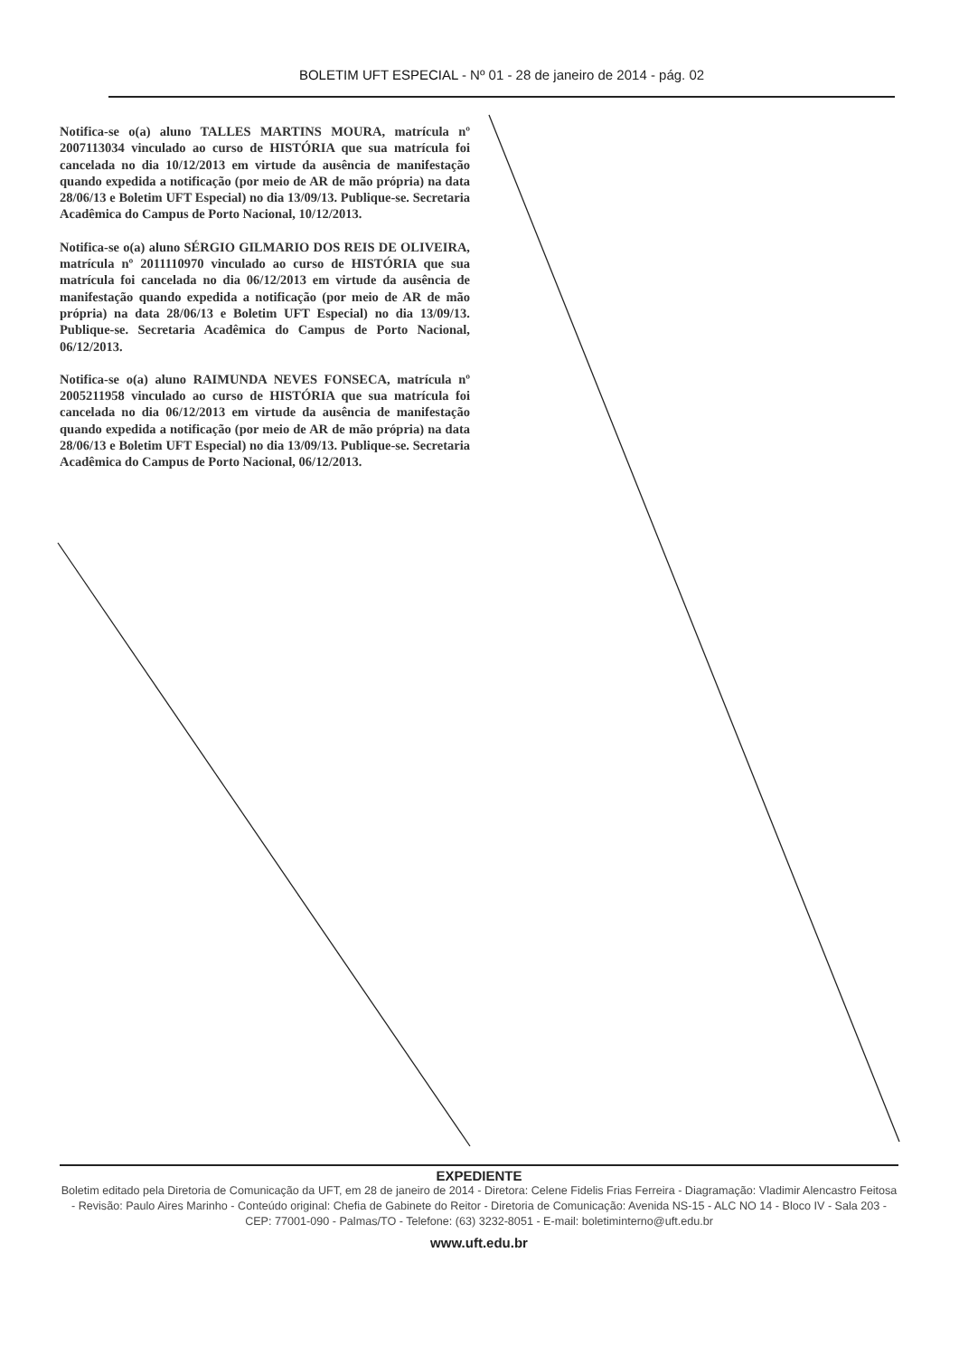BOLETIM UFT ESPECIAL - Nº 01 - 28 de janeiro de 2014 - pág. 02
Notifica-se o(a) aluno TALLES MARTINS MOURA, matrícula nº 2007113034 vinculado ao curso de HISTÓRIA que sua matrícula foi cancelada no dia 10/12/2013 em virtude da ausência de manifestação quando expedida a notificação (por meio de AR de mão própria) na data 28/06/13 e Boletim UFT Especial) no dia 13/09/13. Publique-se. Secretaria Acadêmica do Campus de Porto Nacional, 10/12/2013.
Notifica-se o(a) aluno SÉRGIO GILMARIO DOS REIS DE OLIVEIRA, matrícula nº 2011110970 vinculado ao curso de HISTÓRIA que sua matrícula foi cancelada no dia 06/12/2013 em virtude da ausência de manifestação quando expedida a notificação (por meio de AR de mão própria) na data 28/06/13 e Boletim UFT Especial) no dia 13/09/13. Publique-se. Secretaria Acadêmica do Campus de Porto Nacional, 06/12/2013.
Notifica-se o(a) aluno RAIMUNDA NEVES FONSECA, matrícula nº 2005211958 vinculado ao curso de HISTÓRIA que sua matrícula foi cancelada no dia 06/12/2013 em virtude da ausência de manifestação quando expedida a notificação (por meio de AR de mão própria) na data 28/06/13 e Boletim UFT Especial) no dia 13/09/13. Publique-se. Secretaria Acadêmica do Campus de Porto Nacional, 06/12/2013.
EXPEDIENTE
Boletim editado pela Diretoria de Comunicação da UFT, em 28 de janeiro de 2014 - Diretora: Celene Fidelis Frias Ferreira - Diagramação: Vladimir Alencastro Feitosa - Revisão: Paulo Aires Marinho - Conteúdo original: Chefia de Gabinete do Reitor - Diretoria de Comunicação: Avenida NS-15 - ALC NO 14 - Bloco IV - Sala 203 - CEP: 77001-090 - Palmas/TO - Telefone: (63) 3232-8051 - E-mail: boletiminterno@uft.edu.br
www.uft.edu.br